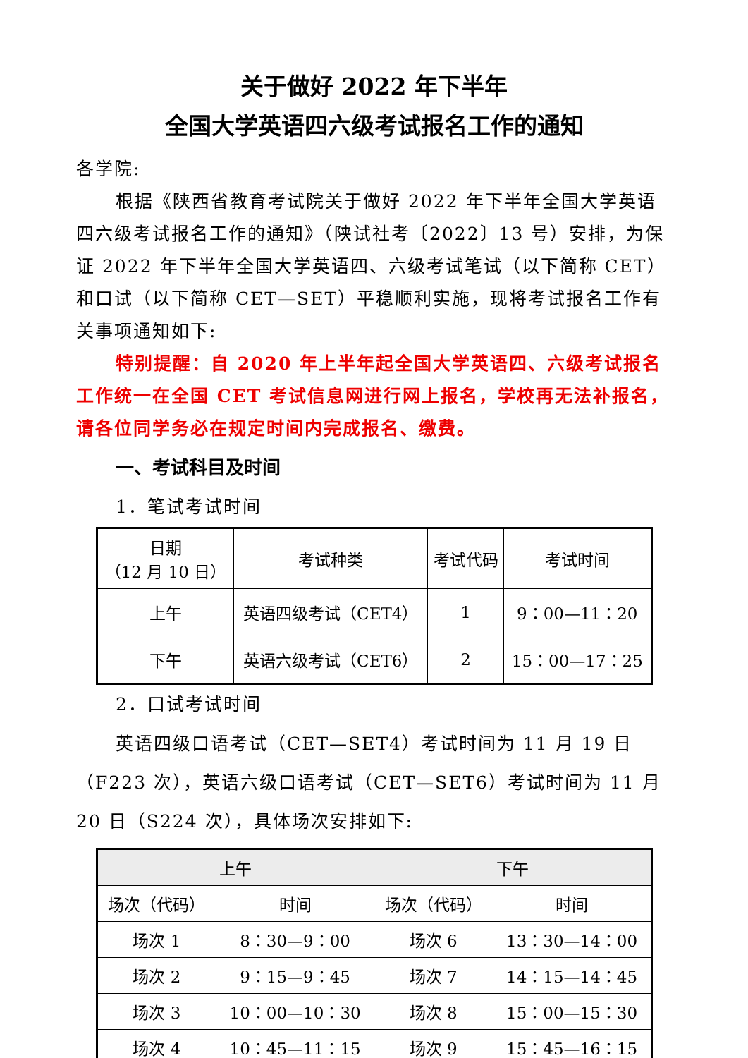关于做好 2022 年下半年
全国大学英语四六级考试报名工作的通知
各学院:
根据《陕西省教育考试院关于做好 2022 年下半年全国大学英语四六级考试报名工作的通知》（陕试社考〔2022〕13 号）安排，为保证 2022 年下半年全国大学英语四、六级考试笔试（以下简称 CET）和口试（以下简称 CET—SET）平稳顺利实施，现将考试报名工作有关事项通知如下:
特别提醒：自 2020 年上半年起全国大学英语四、六级考试报名工作统一在全国 CET 考试信息网进行网上报名，学校再无法补报名，请各位同学务必在规定时间内完成报名、缴费。
一、考试科目及时间
1．笔试考试时间
| 日期 （12 月 10 日） | 考试种类 | 考试代码 | 考试时间 |
| --- | --- | --- | --- |
| 上午 | 英语四级考试（CET4） | 1 | 9：00—11：20 |
| 下午 | 英语六级考试（CET6） | 2 | 15：00—17：25 |
2．口试考试时间
英语四级口语考试（CET—SET4）考试时间为 11 月 19 日（F223 次），英语六级口语考试（CET—SET6）考试时间为 11 月 20 日（S224 次），具体场次安排如下:
| 上午 | | 下午 | |
| --- | --- | --- | --- |
| 场次（代码） | 时间 | 场次（代码） | 时间 |
| 场次 1 | 8：30—9：00 | 场次 6 | 13：30—14：00 |
| 场次 2 | 9：15—9：45 | 场次 7 | 14：15—14：45 |
| 场次 3 | 10：00—10：30 | 场次 8 | 15：00—15：30 |
| 场次 4 | 10：45—11：15 | 场次 9 | 15：45—16：15 |